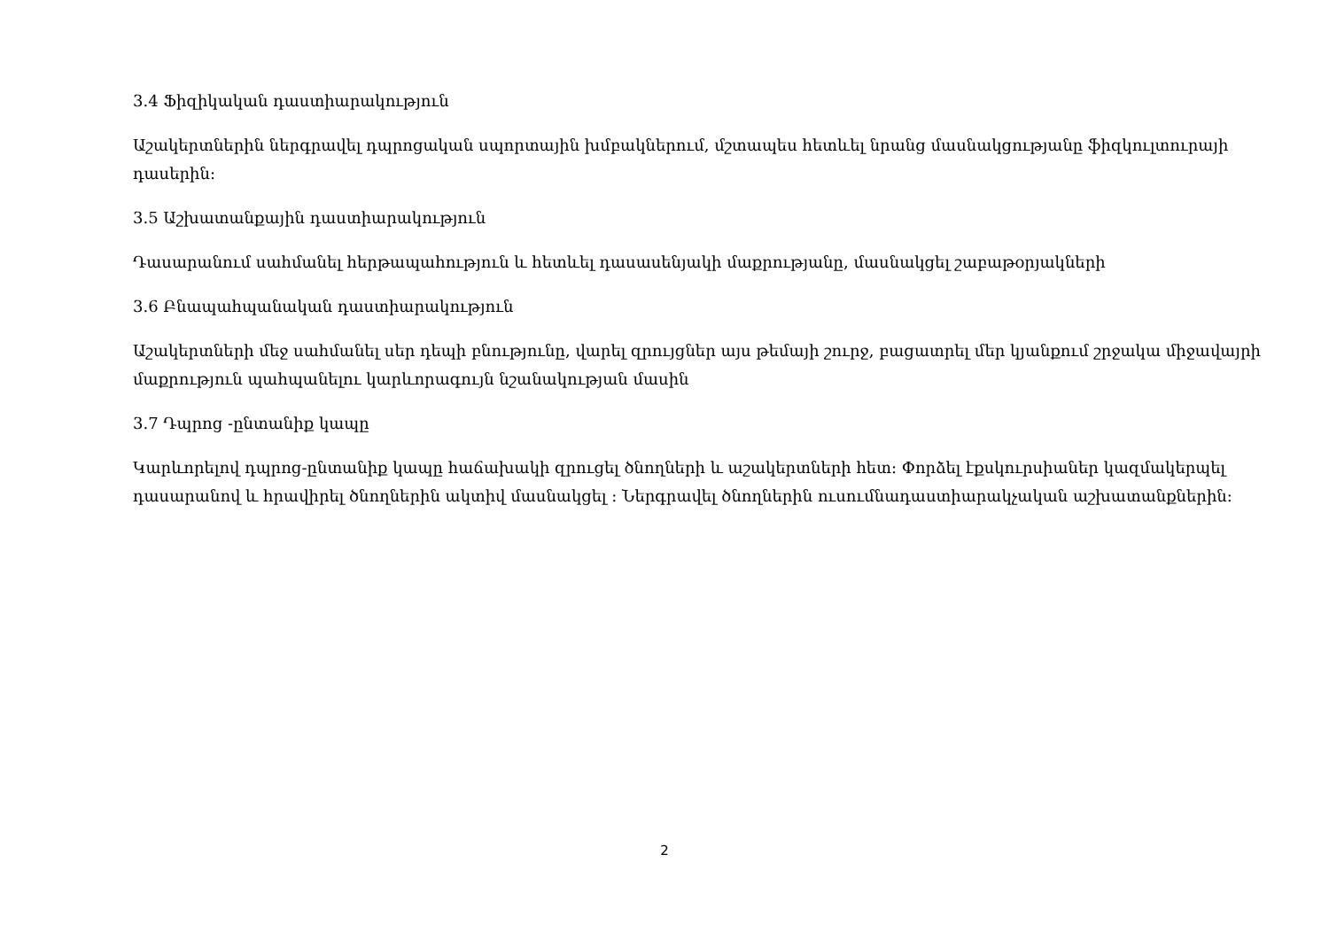3.4 Ֆիզիկական դաստիարակություն
Աշակերտներին ներգրավել դպրոցական սպորտային խմբակներում, մշտապես հետևել նրանց մասնակցությանը ֆիզկուլտուրայի դասերին:
3.5 Աշխատանքային դաստիարակություն
Դասարանում սահմանել հերթապահություն և հետևել դասասենյակի մաքրությանը, մասնակցել շաբաթօրյակների
3.6 Բնապահպանական դաստիարակություն
Աշակերտների մեջ սահմանել սեր դեպի բնությունը, վարել զրույցներ այս թեմայի շուրջ, բացատրել մեր կյանքում շրջակա միջավայրի մաքրություն պահպանելու կարևորագույն նշանակության մասին
3.7 Դպրոց -ընտանիք կապը
Կարևորելով դպրոց-ընտանիք կապը հաճախակի զրուցել ծնողների և աշակերտների հետ: Փորձել էքսկուրսիաներ կազմակերպել դասարանով և հրավիրել ծնողներին ակտիվ մասնակցել : Ներգրավել ծնողներին ուսումնադաստիարակչական աշխատանքներին:
2